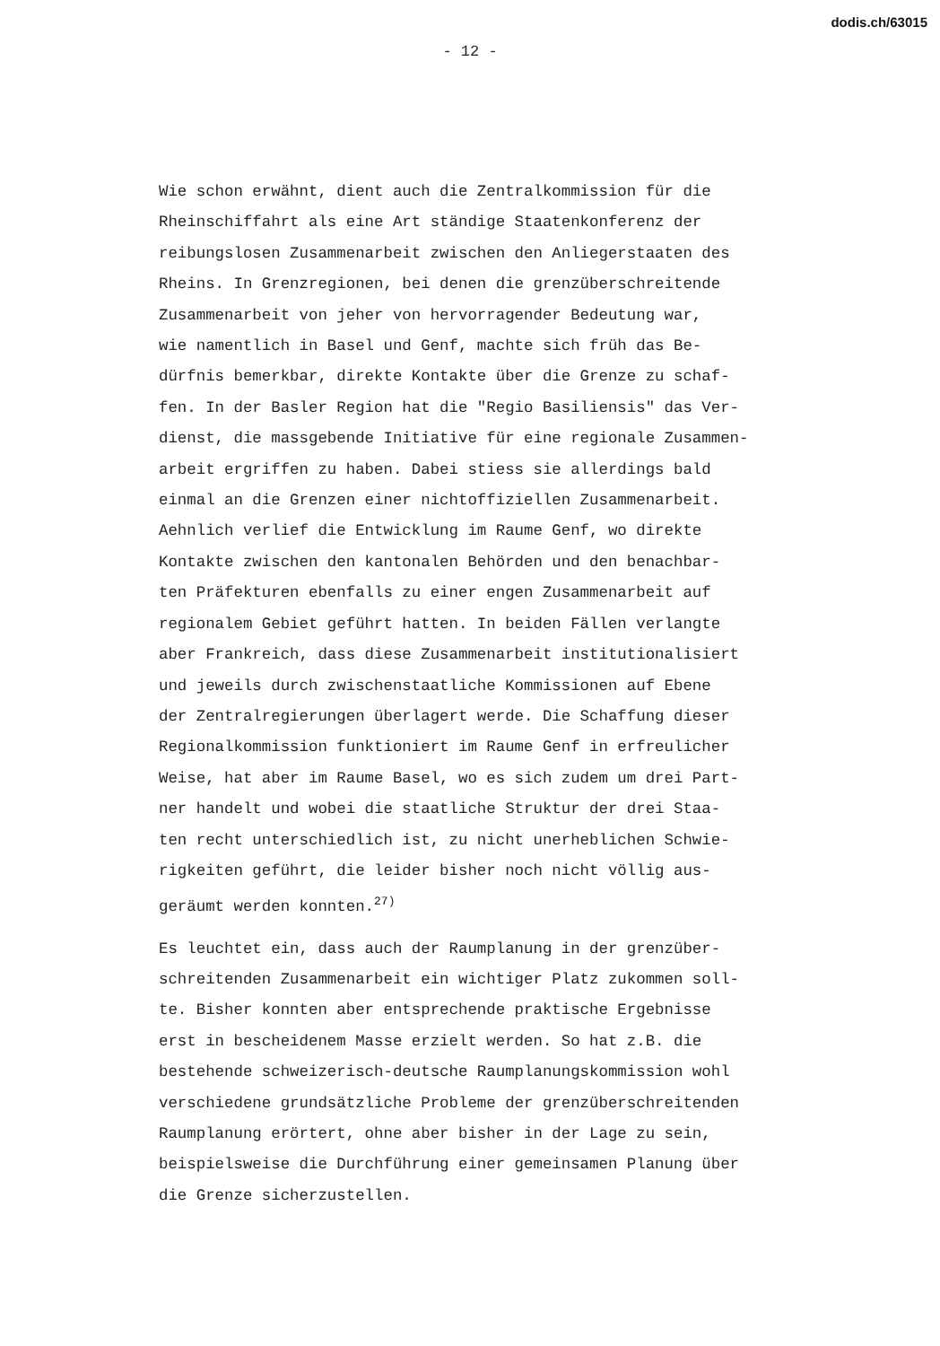dodis.ch/63015
- 12 -
Wie schon erwähnt, dient auch die Zentralkommission für die Rheinschiffahrt als eine Art ständige Staatenkonferenz der reibungslosen Zusammenarbeit zwischen den Anliegerstaaten des Rheins. In Grenzregionen, bei denen die grenzüberschreitende Zusammenarbeit von jeher von hervorragender Bedeutung war, wie namentlich in Basel und Genf, machte sich früh das Be- dürfnis bemerkbar, direkte Kontakte über die Grenze zu schaf- fen. In der Basler Region hat die "Regio Basiliensis" das Ver- dienst, die massgebende Initiative für eine regionale Zusammen- arbeit ergriffen zu haben. Dabei stiess sie allerdings bald einmal an die Grenzen einer nichtoffiziellen Zusammenarbeit. Aehnlich verlief die Entwicklung im Raume Genf, wo direkte Kontakte zwischen den kantonalen Behörden und den benachbar- ten Präfekturen ebenfalls zu einer engen Zusammenarbeit auf regionalem Gebiet geführt hatten. In beiden Fällen verlangte aber Frankreich, dass diese Zusammenarbeit institutionalisiert und jeweils durch zwischenstaatliche Kommissionen auf Ebene der Zentralregierungen überlagert werde. Die Schaffung dieser Regionalkommission funktioniert im Raume Genf in erfreulicher Weise, hat aber im Raume Basel, wo es sich zudem um drei Part- ner handelt und wobei die staatliche Struktur der drei Staa- ten recht unterschiedlich ist, zu nicht unerheblichen Schwie- rigkeiten geführt, die leider bisher noch nicht völlig aus- geräumt werden konnten.<sup>27)</sup>
Es leuchtet ein, dass auch der Raumplanung in der grenzüber- schreitenden Zusammenarbeit ein wichtiger Platz zukommen soll- te. Bisher konnten aber entsprechende praktische Ergebnisse erst in bescheidenem Masse erzielt werden. So hat z.B. die bestehende schweizerisch-deutsche Raumplanungskommission wohl verschiedene grundsätzliche Probleme der grenzüberschreitenden Raumplanung erörtert, ohne aber bisher in der Lage zu sein, beispielsweise die Durchführung einer gemeinsamen Planung über die Grenze sicherzustellen.